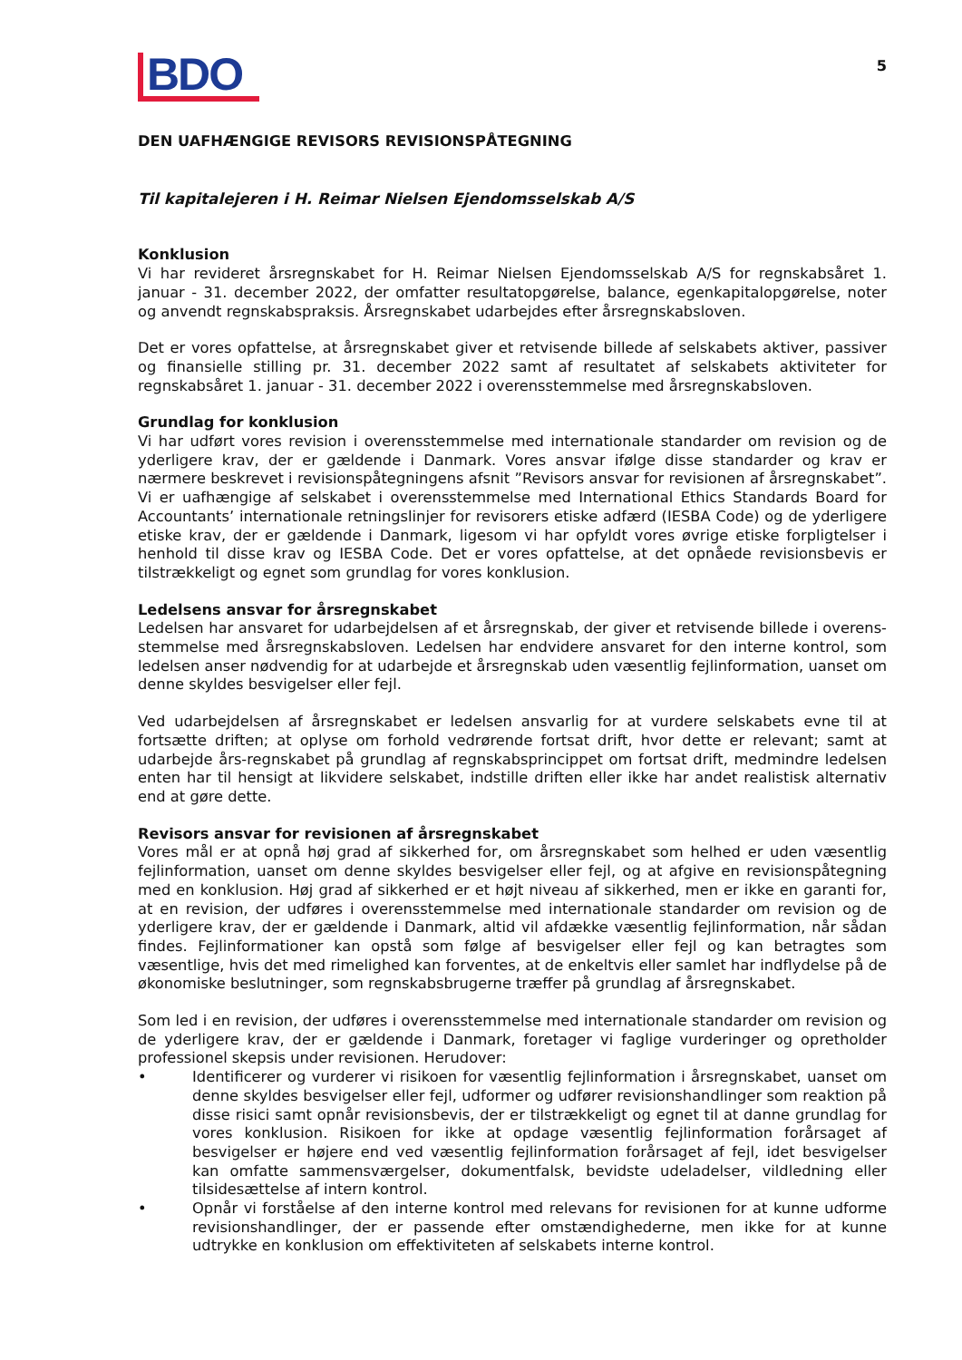BDO
5
DEN UAFHÆNGIGE REVISORS REVISIONSPÅTEGNING
Til kapitalejeren i H. Reimar Nielsen Ejendomsselskab A/S
Konklusion
Vi har revideret årsregnskabet for H. Reimar Nielsen Ejendomsselskab A/S for regnskabsåret 1. januar - 31. december 2022, der omfatter resultatopgørelse, balance, egenkapitalopgørelse, noter og anvendt regnskabspraksis. Årsregnskabet udarbejdes efter årsregnskabsloven.
Det er vores opfattelse, at årsregnskabet giver et retvisende billede af selskabets aktiver, passiver og finansielle stilling pr. 31. december 2022 samt af resultatet af selskabets aktiviteter for regnskabsåret 1. januar - 31. december 2022 i overensstemmelse med årsregnskabsloven.
Grundlag for konklusion
Vi har udført vores revision i overensstemmelse med internationale standarder om revision og de yderligere krav, der er gældende i Danmark. Vores ansvar ifølge disse standarder og krav er nærmere beskrevet i revisionspåtegningens afsnit ”Revisors ansvar for revisionen af årsregnskabet”. Vi er uafhængige af selskabet i overensstemmelse med International Ethics Standards Board for Accountants’ internationale retningslinjer for revisorers etiske adfærd (IESBA Code) og de yderligere etiske krav, der er gældende i Danmark, ligesom vi har opfyldt vores øvrige etiske forpligtelser i henhold til disse krav og IESBA Code. Det er vores opfattelse, at det opnåede revisionsbevis er tilstrækkeligt og egnet som grundlag for vores konklusion.
Ledelsens ansvar for årsregnskabet
Ledelsen har ansvaret for udarbejdelsen af et årsregnskab, der giver et retvisende billede i overens-stemmelse med årsregnskabsloven. Ledelsen har endvidere ansvaret for den interne kontrol, som ledelsen anser nødvendig for at udarbejde et årsregnskab uden væsentlig fejlinformation, uanset om denne skyldes besvigelser eller fejl.
Ved udarbejdelsen af årsregnskabet er ledelsen ansvarlig for at vurdere selskabets evne til at fortsætte driften; at oplyse om forhold vedrørende fortsat drift, hvor dette er relevant; samt at udarbejde års-regnskabet på grundlag af regnskabsprincippet om fortsat drift, medmindre ledelsen enten har til hensigt at likvidere selskabet, indstille driften eller ikke har andet realistisk alternativ end at gøre dette.
Revisors ansvar for revisionen af årsregnskabet
Vores mål er at opnå høj grad af sikkerhed for, om årsregnskabet som helhed er uden væsentlig fejlinformation, uanset om denne skyldes besvigelser eller fejl, og at afgive en revisionspåtegning med en konklusion. Høj grad af sikkerhed er et højt niveau af sikkerhed, men er ikke en garanti for, at en revision, der udføres i overensstemmelse med internationale standarder om revision og de yderligere krav, der er gældende i Danmark, altid vil afdække væsentlig fejlinformation, når sådan findes. Fejlinformationer kan opstå som følge af besvigelser eller fejl og kan betragtes som væsentlige, hvis det med rimelighed kan forventes, at de enkeltvis eller samlet har indflydelse på de økonomiske beslutninger, som regnskabsbrugerne træffer på grundlag af årsregnskabet.
Som led i en revision, der udføres i overensstemmelse med internationale standarder om revision og de yderligere krav, der er gældende i Danmark, foretager vi faglige vurderinger og opretholder professionel skepsis under revisionen. Herudover:
• Identificerer og vurderer vi risikoen for væsentlig fejlinformation i årsregnskabet, uanset om denne skyldes besvigelser eller fejl, udformer og udfører revisionshandlinger som reaktion på disse risici samt opnår revisionsbevis, der er tilstrækkeligt og egnet til at danne grundlag for vores konklusion. Risikoen for ikke at opdage væsentlig fejlinformation forårsaget af besvigelser er højere end ved væsentlig fejlinformation forårsaget af fejl, idet besvigelser kan omfatte sammensværgelser, dokumentfalsk, bevidste udeladelser, vildledning eller tilsidesættelse af intern kontrol.
• Opnår vi forståelse af den interne kontrol med relevans for revisionen for at kunne udforme revisionshandlinger, der er passende efter omstændighederne, men ikke for at kunne udtrykke en konklusion om effektiviteten af selskabets interne kontrol.